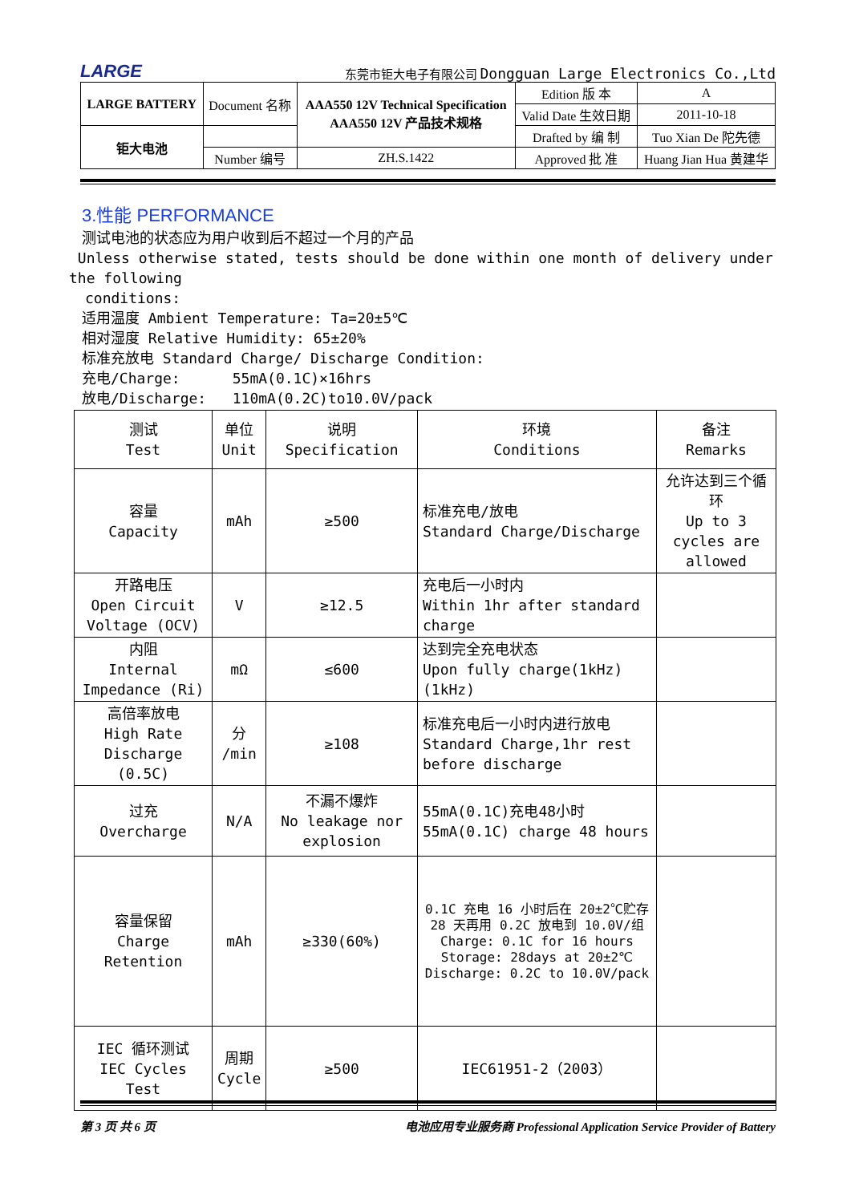LARGE 东莞市钜大电子有限公司 Dongguan Large Electronics Co.,Ltd
| LARGE BATTERY | Document 名称 | AAA550 12V Technical Specification AAA550 12V 产品技术规格 | Edition 版 本 | A |
| | | | Valid Date 生效日期 | 2011-10-18 |
| 钜大电池 | | | Drafted by 编 制 | Tuo Xian De 陀先德 |
| | Number 编号 | ZH.S.1422 | Approved 批 准 | Huang Jian Hua 黄建华 |
3.性能 PERFORMANCE
测试电池的状态应为用户收到后不超过一个月的产品
Unless otherwise stated, tests should be done within one month of delivery under the following
conditions:
适用温度 Ambient Temperature: Ta=20±5℃
相对湿度 Relative Humidity: 65±20%
标准充放电 Standard Charge/ Discharge Condition:
充电/Charge: 55mA(0.1C)×16hrs
放电/Discharge: 110mA(0.2C)to10.0V/pack
| 测试 Test | 单位 Unit | 说明 Specification | 环境 Conditions | 备注 Remarks |
| --- | --- | --- | --- | --- |
| 容量 Capacity | mAh | ≥500 | 标准充电/放电 Standard Charge/Discharge | 允许达到三个循环 Up to 3 cycles are allowed |
| 开路电压 Open Circuit Voltage (OCV) | V | ≥12.5 | 充电后一小时内 Within 1hr after standard charge | |
| 内阻 Internal Impedance (Ri) | mΩ | ≤600 | 达到完全充电状态 Upon fully charge(1kHz) (1kHz) | |
| 高倍率放电 High Rate Discharge (0.5C) | 分 /min | ≥108 | 标准充电后一小时内进行放电 Standard Charge,1hr rest before discharge | |
| 过充 Overcharge | N/A | 不漏不爆炸 No leakage nor explosion | 55mA(0.1C)充电48小时 55mA(0.1C) charge 48 hours | |
| 容量保留 Charge Retention | mAh | ≥330(60%) | 0.1C 充电 16 小时后在 20±2℃贮存 28 天再用 0.2C 放电到 10.0V/组 Charge: 0.1C for 16 hours Storage: 28days at 20±2℃ Discharge: 0.2C to 10.0V/pack | |
| IEC 循环测试 IEC Cycles Test | 周期 Cycle | ≥500 | IEC61951-2（2003） | |
第 3 页 共 6 页 电池应用专业服务商 Professional Application Service Provider of Battery